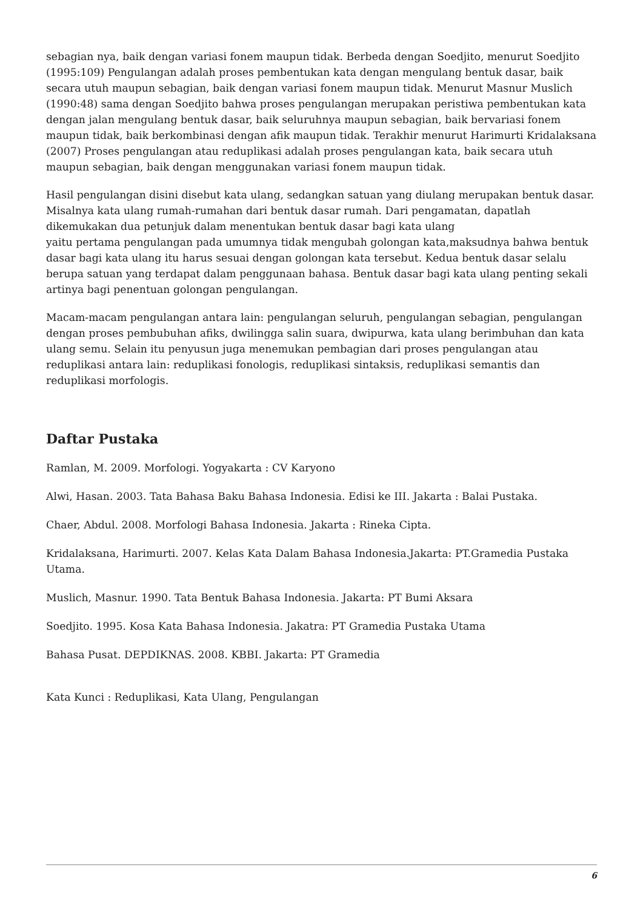sebagian nya, baik dengan variasi fonem maupun tidak. Berbeda dengan Soedjito, menurut Soedjito (1995:109) Pengulangan adalah proses pembentukan kata dengan mengulang bentuk dasar, baik secara utuh maupun sebagian, baik dengan variasi fonem maupun tidak. Menurut Masnur Muslich (1990:48) sama dengan Soedjito bahwa proses pengulangan merupakan peristiwa pembentukan kata dengan jalan mengulang bentuk dasar, baik seluruhnya maupun sebagian, baik bervariasi fonem maupun tidak, baik berkombinasi dengan afik maupun tidak. Terakhir menurut Harimurti Kridalaksana (2007) Proses pengulangan atau reduplikasi adalah proses pengulangan kata, baik secara utuh maupun sebagian, baik dengan menggunakan variasi fonem maupun tidak.
Hasil pengulangan disini disebut kata ulang, sedangkan satuan yang diulang merupakan bentuk dasar. Misalnya kata ulang rumah-rumahan dari bentuk dasar rumah. Dari pengamatan, dapatlah dikemukakan dua petunjuk dalam menentukan bentuk dasar bagi kata ulang
yaitu pertama pengulangan pada umumnya tidak mengubah golongan kata,maksudnya bahwa bentuk dasar bagi kata ulang itu harus sesuai dengan golongan kata tersebut. Kedua bentuk dasar selalu berupa satuan yang terdapat dalam penggunaan bahasa. Bentuk dasar bagi kata ulang penting sekali artinya bagi penentuan golongan pengulangan.
Macam-macam pengulangan antara lain: pengulangan seluruh, pengulangan sebagian, pengulangan dengan proses pembubuhan afiks, dwilingga salin suara, dwipurwa, kata ulang berimbuhan dan kata ulang semu. Selain itu penyusun juga menemukan pembagian dari proses pengulangan atau reduplikasi antara lain: reduplikasi fonologis, reduplikasi sintaksis, reduplikasi semantis dan reduplikasi morfologis.
Daftar Pustaka
Ramlan, M. 2009. Morfologi. Yogyakarta : CV Karyono
Alwi, Hasan. 2003. Tata Bahasa Baku Bahasa Indonesia. Edisi ke III. Jakarta : Balai Pustaka.
Chaer, Abdul. 2008. Morfologi Bahasa Indonesia. Jakarta : Rineka Cipta.
Kridalaksana, Harimurti. 2007. Kelas Kata Dalam Bahasa Indonesia.Jakarta: PT.Gramedia Pustaka Utama.
Muslich, Masnur. 1990. Tata Bentuk Bahasa Indonesia. Jakarta: PT Bumi Aksara
Soedjito. 1995. Kosa Kata Bahasa Indonesia. Jakatra: PT Gramedia Pustaka Utama
Bahasa Pusat. DEPDIKNAS. 2008. KBBI. Jakarta: PT Gramedia
Kata Kunci : Reduplikasi, Kata Ulang, Pengulangan
6